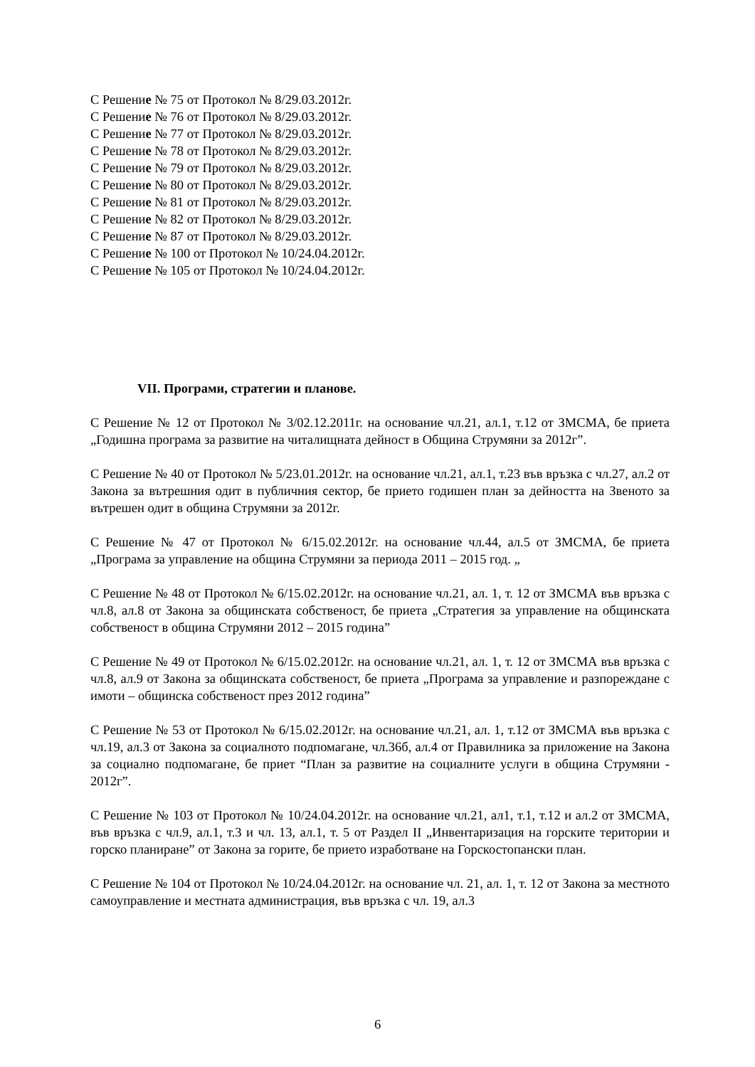С Решение № 75 от Протокол № 8/29.03.2012г.
С Решение № 76 от Протокол № 8/29.03.2012г.
С Решение № 77 от Протокол № 8/29.03.2012г.
С Решение № 78 от Протокол № 8/29.03.2012г.
С Решение № 79 от Протокол № 8/29.03.2012г.
С Решение № 80 от Протокол № 8/29.03.2012г.
С Решение № 81 от Протокол № 8/29.03.2012г.
С Решение № 82 от Протокол № 8/29.03.2012г.
С Решение № 87 от Протокол № 8/29.03.2012г.
С Решение № 100 от Протокол № 10/24.04.2012г.
С Решение № 105 от Протокол № 10/24.04.2012г.
VII. Програми, стратегии и планове.
С Решение № 12 от Протокол № 3/02.12.2011г. на основание чл.21, ал.1, т.12 от ЗМСМА, бе приета „Годишна програма за развитие на читалищната дейност в Община Струмяни за 2012г”.
С Решение № 40 от Протокол № 5/23.01.2012г. на основание чл.21, ал.1, т.23 във връзка с чл.27, ал.2 от Закона за вътрешния одит в публичния сектор, бе прието годишен план за дейността на Звеното за вътрешен одит в община Струмяни за 2012г.
С Решение № 47 от Протокол № 6/15.02.2012г. на основание чл.44, ал.5 от ЗМСМА, бе приета „Програма за управление на община Струмяни за периода 2011 – 2015 год. „
С Решение № 48 от Протокол № 6/15.02.2012г. на основание чл.21, ал. 1, т. 12 от ЗМСМА във връзка с чл.8, ал.8 от Закона за общинската собственост, бе приета „Стратегия за управление на общинската собственост в община Струмяни 2012 – 2015 година”
С Решение № 49 от Протокол № 6/15.02.2012г. на основание чл.21, ал. 1, т. 12 от ЗМСМА във връзка с чл.8, ал.9 от Закона за общинската собственост, бе приета „Програма за управление и разпореждане с имоти – общинска собственост през 2012 година”
С Решение № 53 от Протокол № 6/15.02.2012г. на основание чл.21, ал. 1, т.12 от ЗМСМА във връзка с чл.19, ал.3 от Закона за социалното подпомагане, чл.36б, ал.4 от Правилника за приложение на Закона за социално подпомагане, бе приет “План за развитие на социалните услуги в община Струмяни - 2012г”.
С Решение № 103 от Протокол № 10/24.04.2012г. на основание чл.21, ал1, т.1, т.12 и ал.2 от ЗМСМА, във връзка с чл.9, ал.1, т.3 и чл. 13, ал.1, т. 5 от Раздел II „Инвентаризация на горските територии и горско планиране” от Закона за горите, бе прието изработване на Горскостопански план.
С Решение № 104 от Протокол № 10/24.04.2012г. на основание чл. 21, ал. 1, т. 12 от Закона за местното самоуправление и местната администрация, във връзка с чл. 19, ал.3
6